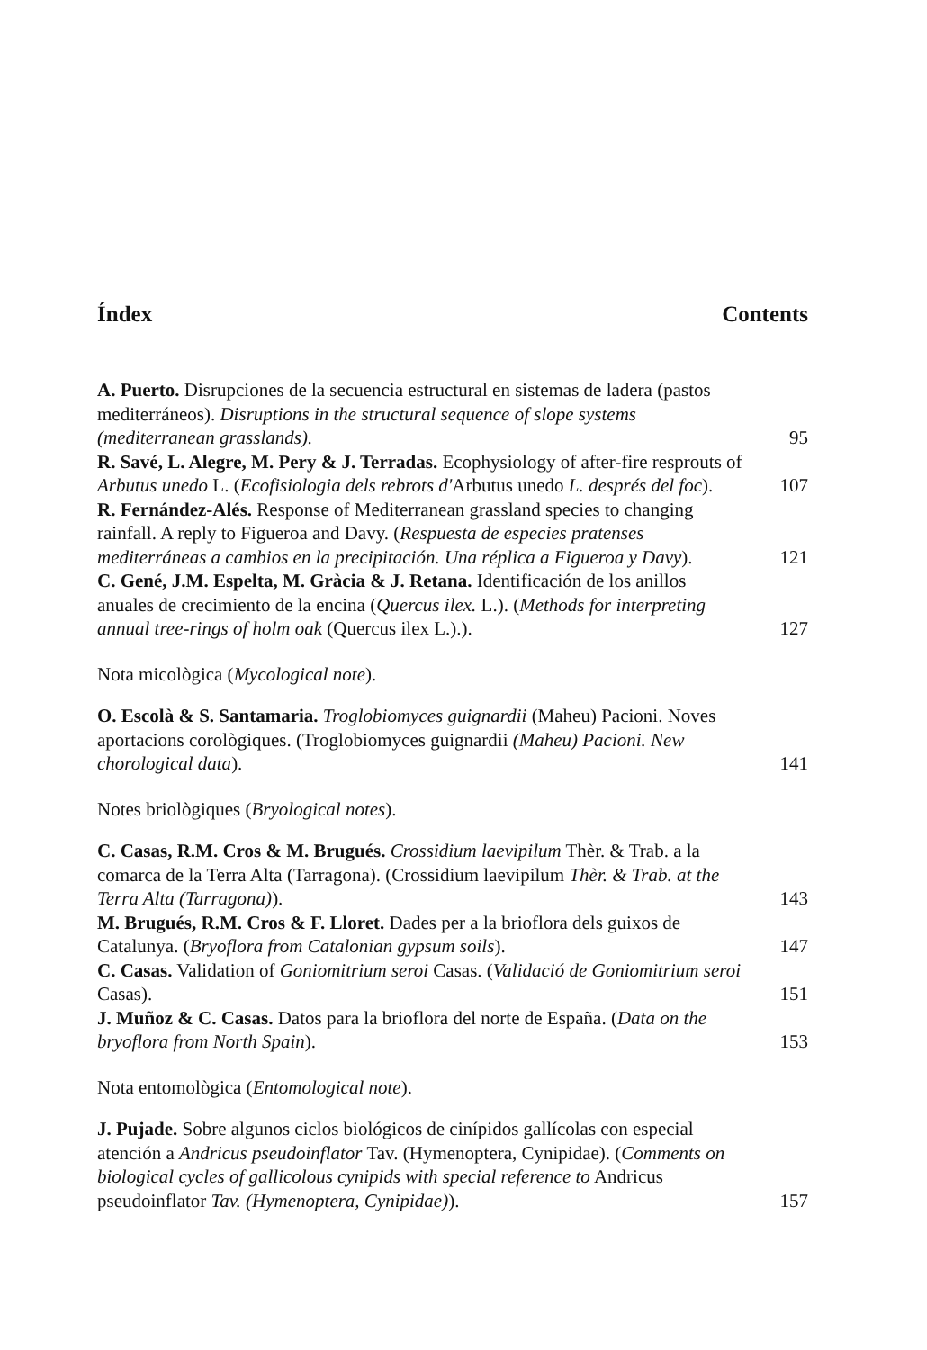Índex Contents
A. Puerto. Disrupciones de la secuencia estructural en sistemas de ladera (pastos mediterráneos). Disruptions in the structural sequence of slope systems (mediterranean grasslands).
95
R. Savé, L. Alegre, M. Pery & J. Terradas. Ecophysiology of after-fire resprouts of Arbutus unedo L. (Ecofisiologia dels rebrots d'Arbutus unedo L. després del foc).
107
R. Fernández-Alés. Response of Mediterranean grassland species to changing rainfall. A reply to Figueroa and Davy. (Respuesta de especies pratenses mediterráneas a cambios en la precipitación. Una réplica a Figueroa y Davy).
121
C. Gené, J.M. Espelta, M. Gràcia & J. Retana. Identificación de los anillos anuales de crecimiento de la encina (Quercus ilex. L.). (Methods for interpreting annual tree-rings of holm oak (Quercus ilex L.).).
127
Nota micològica (Mycological note).
O. Escolà & S. Santamaria. Troglobiomyces guignardii (Maheu) Pacioni. Noves aportacions corològiques. (Troglobiomyces guignardii (Maheu) Pacioni. New chorological data).
141
Notes briològiques (Bryological notes).
C. Casas, R.M. Cros & M. Brugués. Crossidium laevipilum Thèr. & Trab. a la comarca de la Terra Alta (Tarragona). (Crossidium laevipilum Thèr. & Trab. at the Terra Alta (Tarragona)).
143
M. Brugués, R.M. Cros & F. Lloret. Dades per a la brioflora dels guixos de Catalunya. (Bryoflora from Catalonian gypsum soils).
147
C. Casas. Validation of Goniomitrium seroi Casas. (Validació de Goniomitrium seroi Casas).
151
J. Muñoz & C. Casas. Datos para la brioflora del norte de España. (Data on the bryoflora from North Spain).
153
Nota entomològica (Entomological note).
J. Pujade. Sobre algunos ciclos biológicos de cinípidos gallícolas con especial atención a Andricus pseudoinflator Tav. (Hymenoptera, Cynipidae). (Comments on biological cycles of gallicolous cynipids with special reference to Andricus pseudoinflator Tav. (Hymenoptera, Cynipidae)).
157